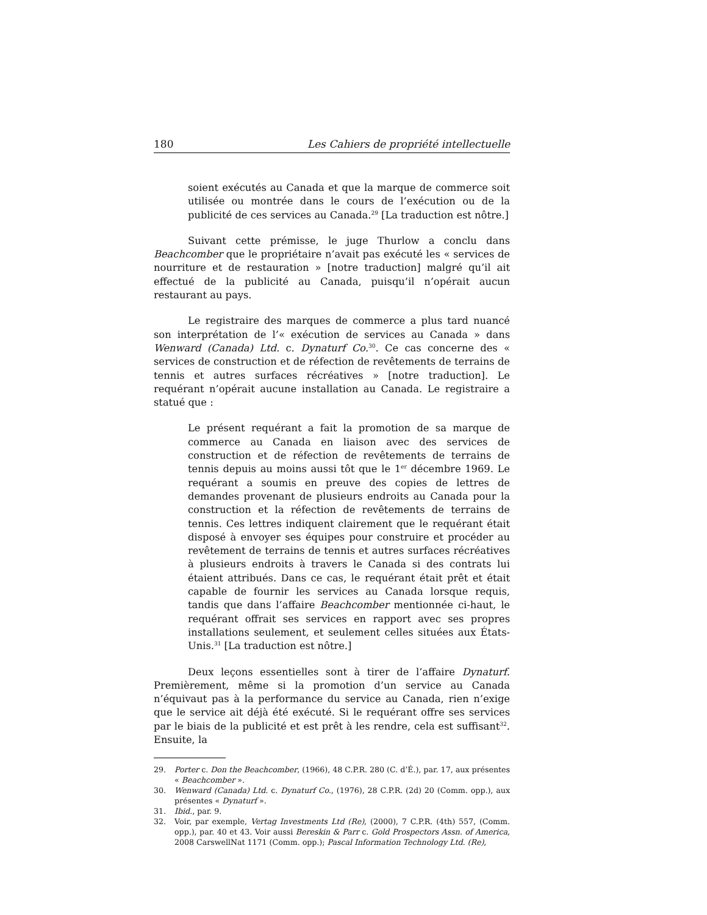180 Les Cahiers de propriété intellectuelle
soient exécutés au Canada et que la marque de commerce soit utilisée ou montrée dans le cours de l’exécution ou de la publicité de ces services au Canada.<sup>29</sup> [La traduction est nôtre.]
Suivant cette prémisse, le juge Thurlow a conclu dans Beachcomber que le propriétaire n’avait pas exécuté les « services de nourriture et de restauration » [notre traduction] malgré qu’il ait effectué de la publicité au Canada, puisqu’il n’opérait aucun restaurant au pays.
Le registraire des marques de commerce a plus tard nuancé son interprétation de l’« exécution de services au Canada » dans Wenward (Canada) Ltd. c. Dynaturf Co.<sup>30</sup>. Ce cas concerne des « services de construction et de réfection de revêtements de terrains de tennis et autres surfaces récréatives » [notre traduction]. Le requérant n’opérait aucune installation au Canada. Le registraire a statué que :
Le présent requérant a fait la promotion de sa marque de commerce au Canada en liaison avec des services de construction et de réfection de revêtements de terrains de tennis depuis au moins aussi tôt que le 1<sup>er</sup> décembre 1969. Le requérant a soumis en preuve des copies de lettres de demandes provenant de plusieurs endroits au Canada pour la construction et la réfection de revêtements de terrains de tennis. Ces lettres indiquent clairement que le requérant était disposé à envoyer ses équipes pour construire et procéder au revêtement de terrains de tennis et autres surfaces récréatives à plusieurs endroits à travers le Canada si des contrats lui étaient attribués. Dans ce cas, le requérant était prêt et était capable de fournir les services au Canada lorsque requis, tandis que dans l’affaire Beachcomber mentionnée ci-haut, le requérant offrait ses services en rapport avec ses propres installations seulement, et seulement celles situées aux États-Unis.<sup>31</sup> [La traduction est nôtre.]
Deux leçons essentielles sont à tirer de l’affaire Dynaturf. Premièrement, même si la promotion d’un service au Canada n’équivaut pas à la performance du service au Canada, rien n’exige que le service ait déjà été exécuté. Si le requérant offre ses services par le biais de la publicité et est prêt à les rendre, cela est suffisant<sup>32</sup>. Ensuite, la
29. Porter c. Don the Beachcomber, (1966), 48 C.P.R. 280 (C. d’É.), par. 17, aux présentes « Beachcomber ».
30. Wenward (Canada) Ltd. c. Dynaturf Co., (1976), 28 C.P.R. (2d) 20 (Comm. opp.), aux présentes « Dynaturf ».
31. Ibid., par. 9.
32. Voir, par exemple, Vertag Investments Ltd (Re), (2000), 7 C.P.R. (4th) 557, (Comm. opp.), par. 40 et 43. Voir aussi Bereskin & Parr c. Gold Prospectors Assn. of America, 2008 CarswellNat 1171 (Comm. opp.); Pascal Information Technology Ltd. (Re),